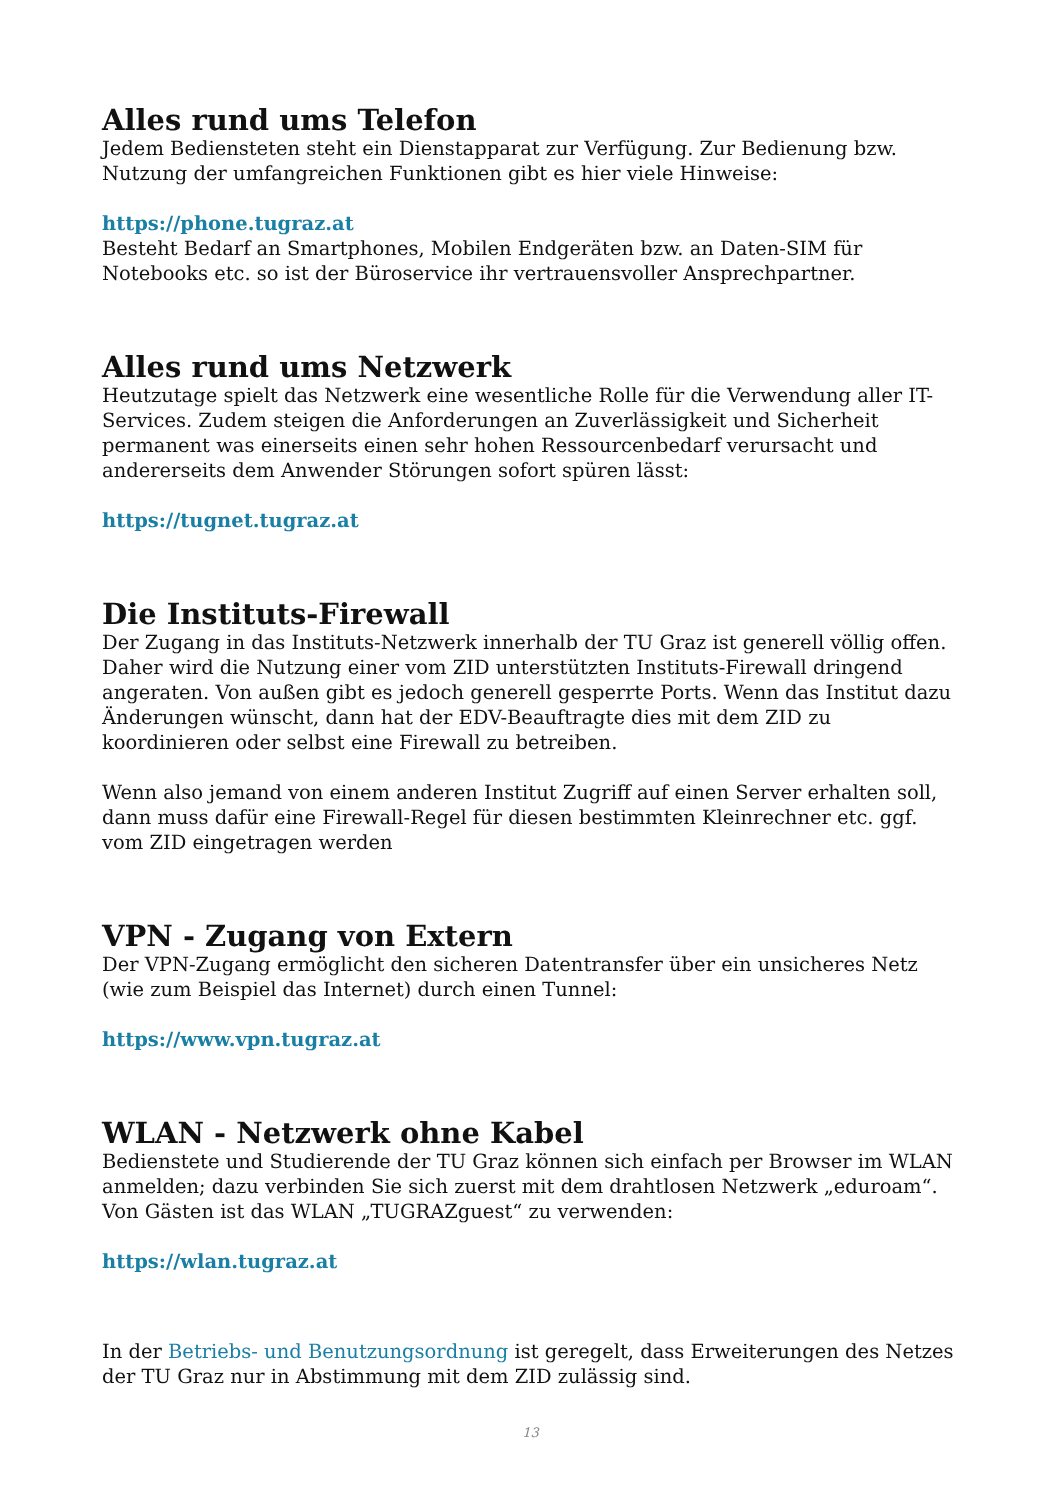Alles rund ums Telefon
Jedem Bediensteten steht ein Dienstapparat zur Verfügung. Zur Bedienung bzw. Nutzung der umfangreichen Funktionen gibt es hier viele Hinweise:
https://phone.tugraz.at
Besteht Bedarf an Smartphones, Mobilen Endgeräten bzw. an Daten-SIM für Notebooks etc. so ist der Büroservice ihr vertrauensvoller Ansprechpartner.
Alles rund ums Netzwerk
Heutzutage spielt das Netzwerk eine wesentliche Rolle für die Verwendung aller IT-Services. Zudem steigen die Anforderungen an Zuverlässigkeit und Sicherheit permanent was einerseits einen sehr hohen Ressourcenbedarf verursacht und andererseits dem Anwender Störungen sofort spüren lässt:
https://tugnet.tugraz.at
Die Instituts-Firewall
Der Zugang in das Instituts-Netzwerk innerhalb der TU Graz ist generell völlig offen. Daher wird die Nutzung einer vom ZID unterstützten Instituts-Firewall dringend angeraten. Von außen gibt es jedoch generell gesperrte Ports. Wenn das Institut dazu Änderungen wünscht, dann hat der EDV-Beauftragte dies mit dem ZID zu koordinieren oder selbst eine Firewall zu betreiben.
Wenn also jemand von einem anderen Institut Zugriff auf einen Server erhalten soll, dann muss dafür eine Firewall-Regel für diesen bestimmten Kleinrechner etc. ggf. vom ZID eingetragen werden
VPN - Zugang von Extern
Der VPN-Zugang ermöglicht den sicheren Datentransfer über ein unsicheres Netz (wie zum Beispiel das Internet) durch einen Tunnel:
https://www.vpn.tugraz.at
WLAN - Netzwerk ohne Kabel
Bedienstete und Studierende der TU Graz können sich einfach per Browser im WLAN anmelden; dazu verbinden Sie sich zuerst mit dem drahtlosen Netzwerk „eduroam“. Von Gästen ist das WLAN „TUGRAZguest“ zu verwenden:
https://wlan.tugraz.at
In der Betriebs- und Benutzungsordnung ist geregelt, dass Erweiterungen des Netzes der TU Graz nur in Abstimmung mit dem ZID zulässig sind.
13